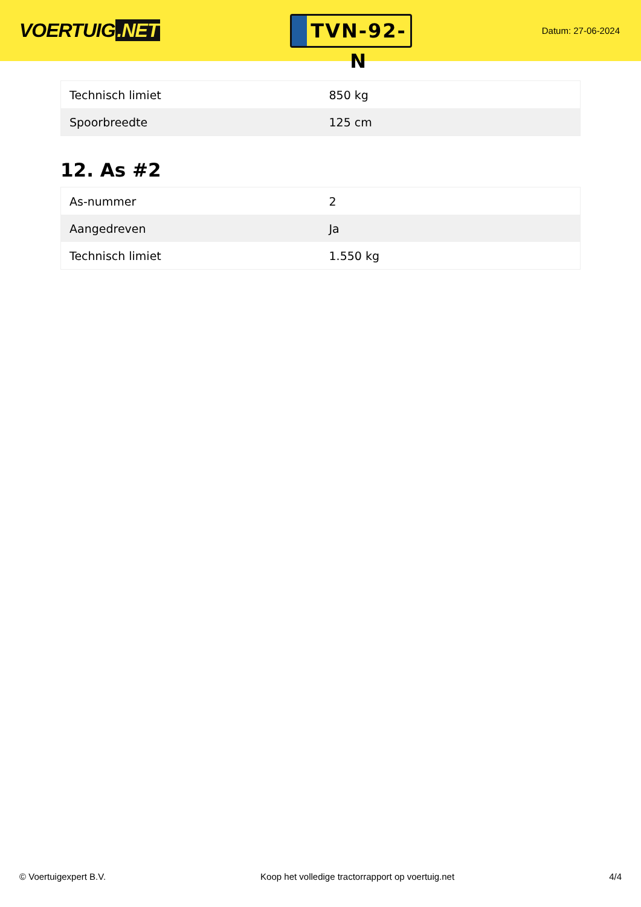VOERTUIG.NET
TVN-92-N
Datum: 27-06-2024
| Technisch limiet | 850 kg |
| Spoorbreedte | 125 cm |
12. As #2
| As-nummer | 2 |
| Aangedreven | Ja |
| Technisch limiet | 1.550 kg |
© Voertuigexpert B.V. Koop het volledige tractorrapport op voertuig.net 4/4